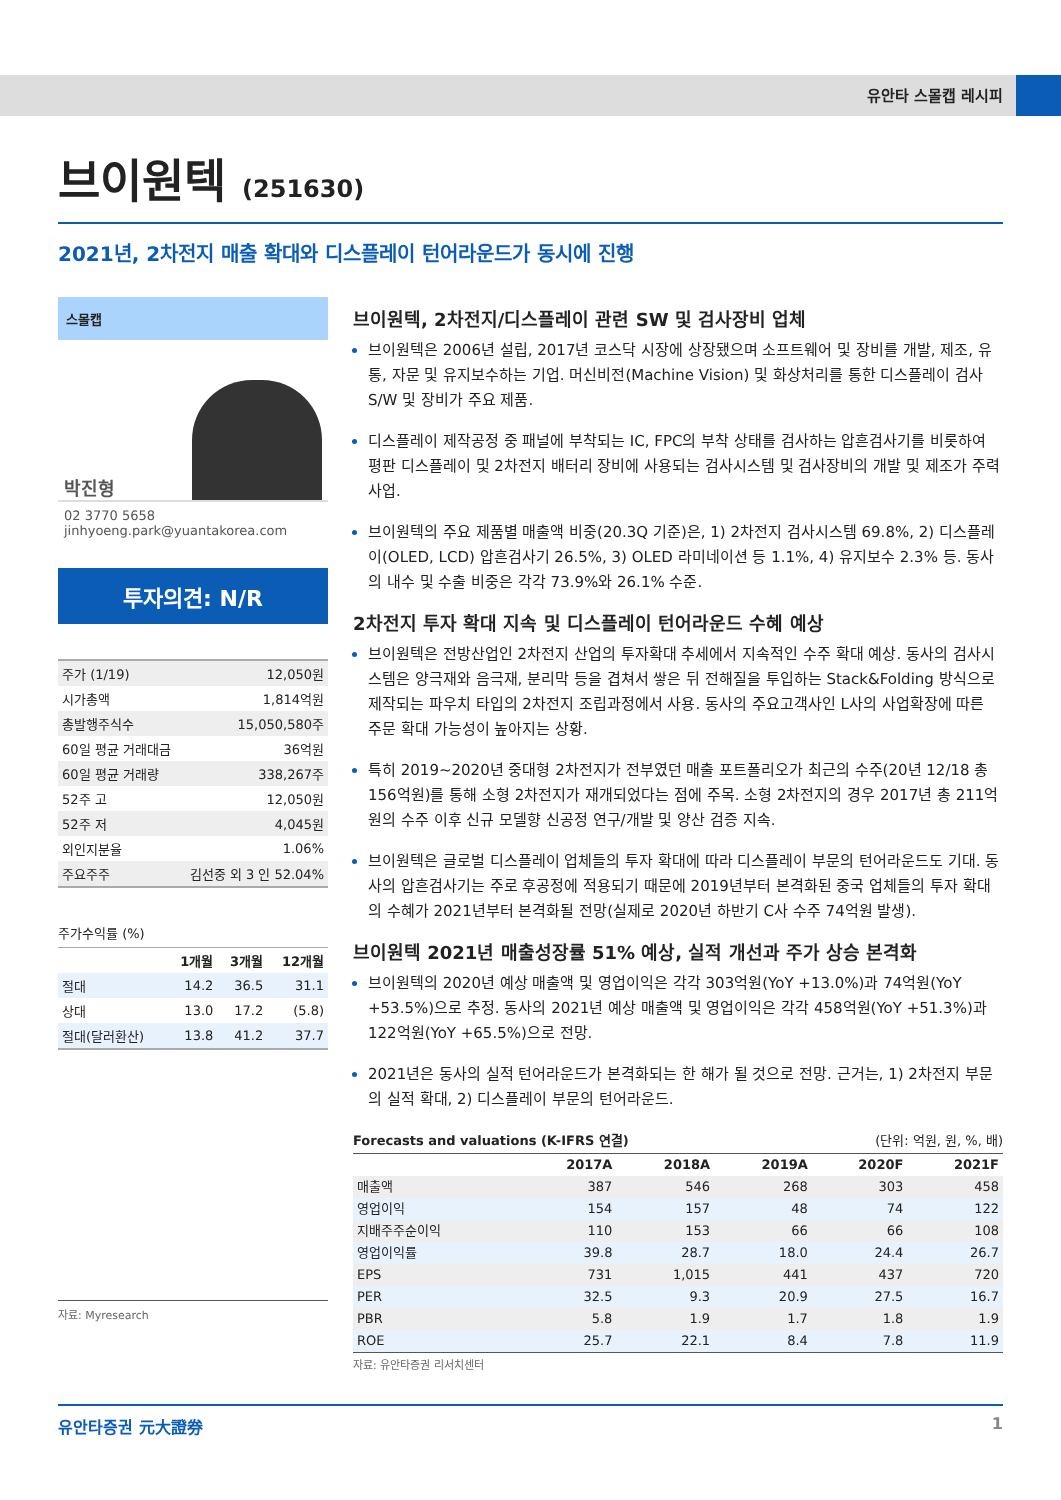유안타 스몰캡 레시피
브이원텍 (251630)
2021년, 2차전지 매출 확대와 디스플레이 턴어라운드가 동시에 진행
스몰캡
박진형
02 3770 5658
jinhyoeng.park@yuantakorea.com
투자의견: N/R
| 주가 (1/19) | 12,050원 |
| 시가총액 | 1,814억원 |
| 총발행주식수 | 15,050,580주 |
| 60일 평균 거래대금 | 36억원 |
| 60일 평균 거래량 | 338,267주 |
| 52주 고 | 12,050원 |
| 52주 저 | 4,045원 |
| 외인지분율 | 1.06% |
| 주요주주 | 김선중 외 3 인 52.04% |
주가수익률 (%)
| | 1개월 | 3개월 | 12개월 |
| --- | --- | --- | --- |
| 절대 | 14.2 | 36.5 | 31.1 |
| 상대 | 13.0 | 17.2 | (5.8) |
| 절대(달러환산) | 13.8 | 41.2 | 37.7 |
자료: Myresearch
브이원텍, 2차전지/디스플레이 관련 SW 및 검사장비 업체
브이원텍은 2006년 설립, 2017년 코스닥 시장에 상장됐으며 소프트웨어 및 장비를 개발, 제조, 유통, 자문 및 유지보수하는 기업. 머신비전(Machine Vision) 및 화상처리를 통한 디스플레이 검사 S/W 및 장비가 주요 제품.
디스플레이 제작공정 중 패널에 부착되는 IC, FPC의 부착 상태를 검사하는 압흔검사기를 비롯하여 평판 디스플레이 및 2차전지 배터리 장비에 사용되는 검사시스템 및 검사장비의 개발 및 제조가 주력사업.
브이원텍의 주요 제품별 매출액 비중(20.3Q 기준)은, 1) 2차전지 검사시스템 69.8%, 2) 디스플레이(OLED, LCD) 압흔검사기 26.5%, 3) OLED 라미네이션 등 1.1%, 4) 유지보수 2.3% 등. 동사의 내수 및 수출 비중은 각각 73.9%와 26.1% 수준.
2차전지 투자 확대 지속 및 디스플레이 턴어라운드 수혜 예상
브이원텍은 전방산업인 2차전지 산업의 투자확대 추세에서 지속적인 수주 확대 예상. 동사의 검사시스템은 양극재와 음극재, 분리막 등을 겹쳐서 쌓은 뒤 전해질을 투입하는 Stack&Folding 방식으로 제작되는 파우치 타입의 2차전지 조립과정에서 사용. 동사의 주요고객사인 L사의 사업확장에 따른 주문 확대 가능성이 높아지는 상황.
특히 2019~2020년 중대형 2차전지가 전부였던 매출 포트폴리오가 최근의 수주(20년 12/18 총 156억원)를 통해 소형 2차전지가 재개되었다는 점에 주목. 소형 2차전지의 경우 2017년 총 211억원의 수주 이후 신규 모델향 신공정 연구/개발 및 양산 검증 지속.
브이원텍은 글로벌 디스플레이 업체들의 투자 확대에 따라 디스플레이 부문의 턴어라운드도 기대. 동사의 압흔검사기는 주로 후공정에 적용되기 때문에 2019년부터 본격화된 중국 업체들의 투자 확대의 수혜가 2021년부터 본격화될 전망(실제로 2020년 하반기 C사 수주 74억원 발생).
브이원텍 2021년 매출성장률 51% 예상, 실적 개선과 주가 상승 본격화
브이원텍의 2020년 예상 매출액 및 영업이익은 각각 303억원(YoY +13.0%)과 74억원(YoY +53.5%)으로 추정. 동사의 2021년 예상 매출액 및 영업이익은 각각 458억원(YoY +51.3%)과 122억원(YoY +65.5%)으로 전망.
2021년은 동사의 실적 턴어라운드가 본격화되는 한 해가 될 것으로 전망. 근거는, 1) 2차전지 부문의 실적 확대, 2) 디스플레이 부문의 턴어라운드.
Forecasts and valuations (K-IFRS 연결) (단위: 억원, 원, %, 배)
| | 2017A | 2018A | 2019A | 2020F | 2021F |
| --- | --- | --- | --- | --- | --- |
| 매출액 | 387 | 546 | 268 | 303 | 458 |
| 영업이익 | 154 | 157 | 48 | 74 | 122 |
| 지배주주순이익 | 110 | 153 | 66 | 66 | 108 |
| 영업이익률 | 39.8 | 28.7 | 18.0 | 24.4 | 26.7 |
| EPS | 731 | 1,015 | 441 | 437 | 720 |
| PER | 32.5 | 9.3 | 20.9 | 27.5 | 16.7 |
| PBR | 5.8 | 1.9 | 1.7 | 1.8 | 1.9 |
| ROE | 25.7 | 22.1 | 8.4 | 7.8 | 11.9 |
자료: 유안타증권 리서치센터
유안타증권 元大證券 1